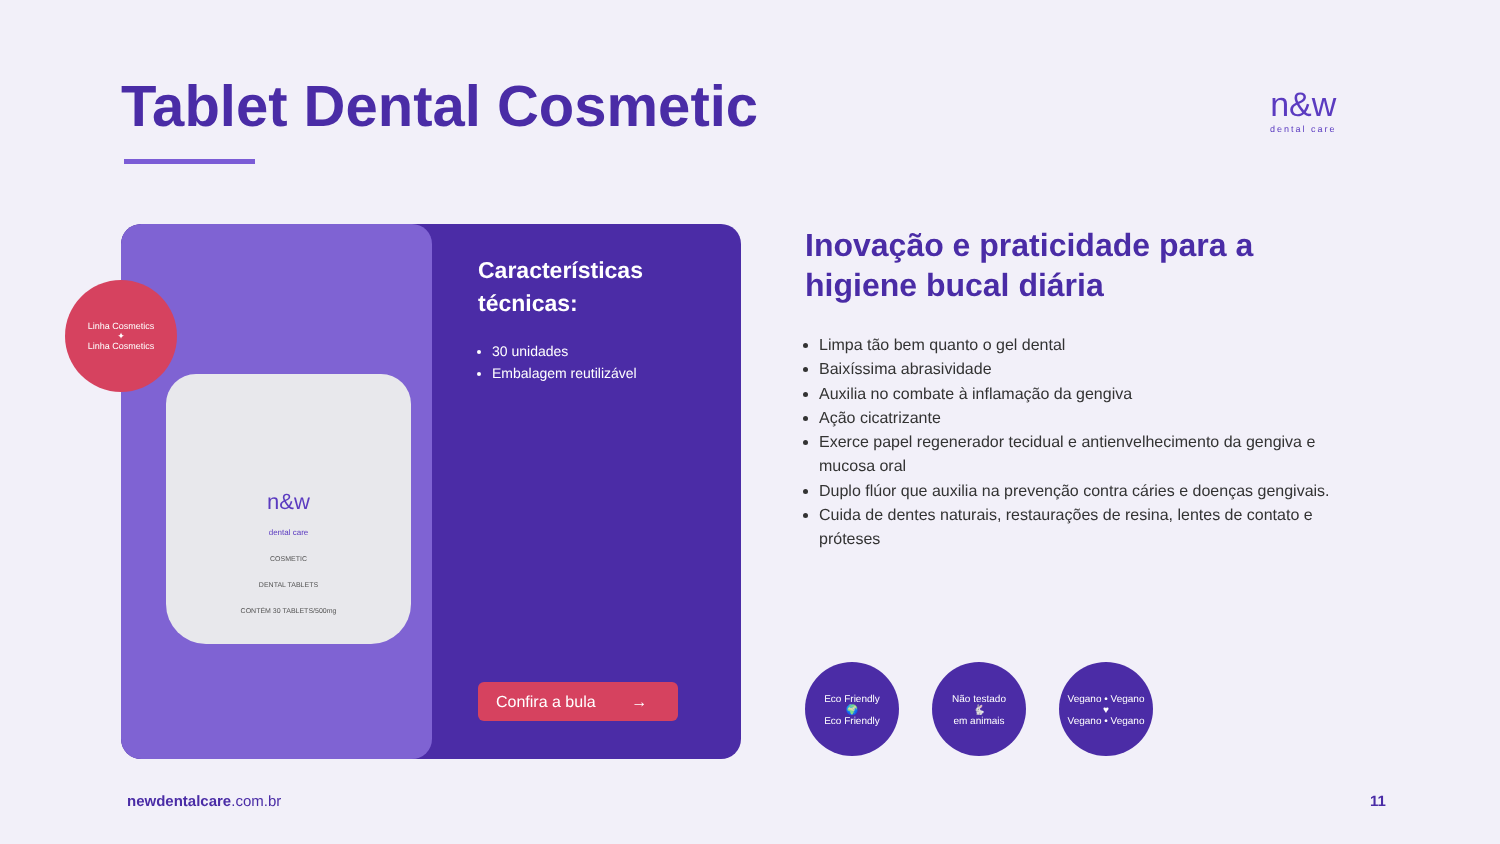Tablet Dental Cosmetic
n&w
dental care
n&w
dental care
COSMETIC
DENTAL TABLETS
CONTÉM 30 TABLETS/500mg
Características
técnicas:
30 unidades
Embalagem reutilizável
Confira a bula →
Linha Cosmetics
✦
Linha Cosmetics
Inovação e praticidade para a higiene bucal diária
Limpa tão bem quanto o gel dental
Baixíssima abrasividade
Auxilia no combate à inflamação da gengiva
Ação cicatrizante
Exerce papel regenerador tecidual e antienvelhecimento da gengiva e mucosa oral
Duplo flúor que auxilia na prevenção contra cáries e doenças gengivais.
Cuida de dentes naturais, restaurações de resina, lentes de contato e próteses
Eco Friendly
🌍
Eco Friendly
Não testado
🐇
em animais
Vegano • Vegano
♥
Vegano • Vegano
newdentalcare.com.br 11